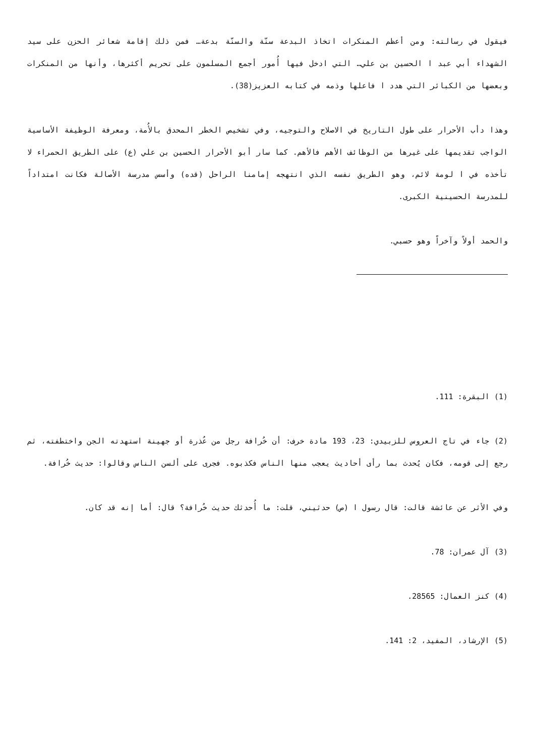فيقول في رسالته: ومن أعظم المنكرات اتخاذ البدعة سنّة والسنّة بدعة… فمن ذلك إقامة شعائر الحزن على سيد الشهداء أبي عبد ا الحسين بن علي… التي ادخل فيها أُمور أجمع المسلمون على تحريم أكثرها، وأنها من المنكرات وبعضها من الكبائر التي هدد ا فاعلها وذمه في كتابه العزيز(38).
وهذا دأب الأحرار على طول التاريخ في الاصلاح والتوجيه، وفي تشخيص الخطر المحدق بالأُمة، ومعرفة الوظيفة الأساسية الواجب تقديمها على غيرها من الوظائف الأهم فالأهم. كما سار أبو الأحرار الحسين بن علي (ع) على الطريق الحمراء لا تأخذه في ا لومة لائم، وهو الطريق نفسه الذي انتهجه إمامنا الراحل (قده) وأسس مدرسة الأصالة فكانت امتداداً للمدرسة الحسينية الكبرى.
والحمد أولاً وآخراً وهو حسبي.
(1) البقرة: 111.
(2) جاء في تاج العروس للزبيدي: 23، 193 مادة خرف: أن خُرافة رجل من عُذرة أو جهينة استهدته الجن واختطفته، ثم رجع إلى قومه، فكان يُحدث بما رأى أحاديث يعجب منها الناس فكذبوه. فجرى على ألسن الناس وقالوا: حديث خُرافة.
وفي الأثر عن عائشة قالت: قال رسول ا (ص) حدثيني، قلت: ما أُحدثك حديث خُرافة؟ قال: أما إنه قد كان.
(3) آل عمران: 78.
(4) كنز العمال: 28565.
(5) الإرشاد، المفيد، 2: 141.